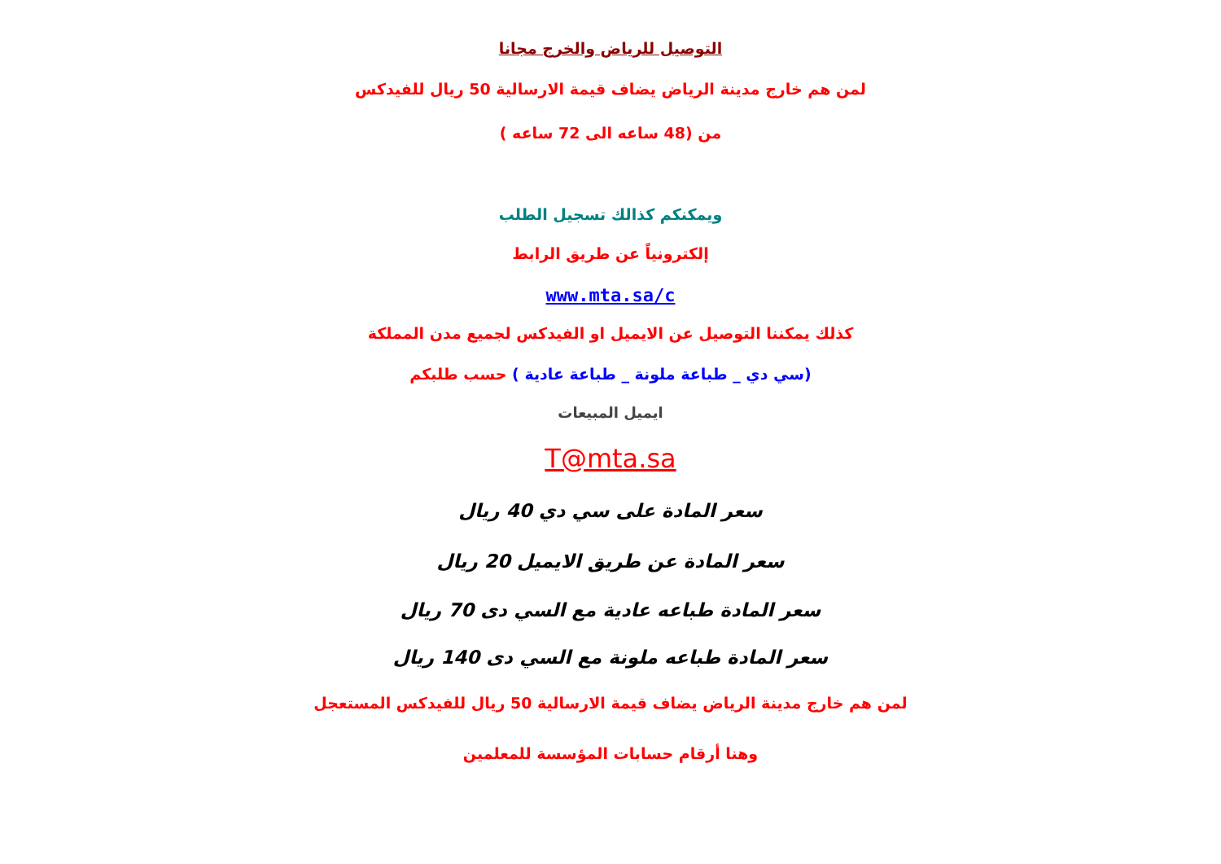التوصيل للرياض والخرج مجانا
لمن هم خارج مدينة الرياض يضاف قيمة الارسالية 50 ريال للفيدكس
من (48 ساعه الى 72 ساعه )
ويمكنكم كذالك تسجيل الطلب
إلكترونياً عن طريق الرابط
www.mta.sa/c
كذلك يمكننا التوصيل عن الايميل او الفيدكس لجميع مدن المملكة
(سي دي _ طباعة ملونة _ طباعة عادية ) حسب طلبكم
ايميل المبيعات
T@mta.sa
سعر المادة على سي دي 40 ريال
سعر المادة عن طريق الايميل 20 ريال
سعر المادة طباعه عادية مع السي دى 70 ريال
سعر المادة طباعه ملونة مع السي دى 140 ريال
لمن هم خارج مدينة الرياض يضاف قيمة الارسالية 50 ريال للفيدكس المستعجل
وهنا أرقام حسابات المؤسسة للمعلمين